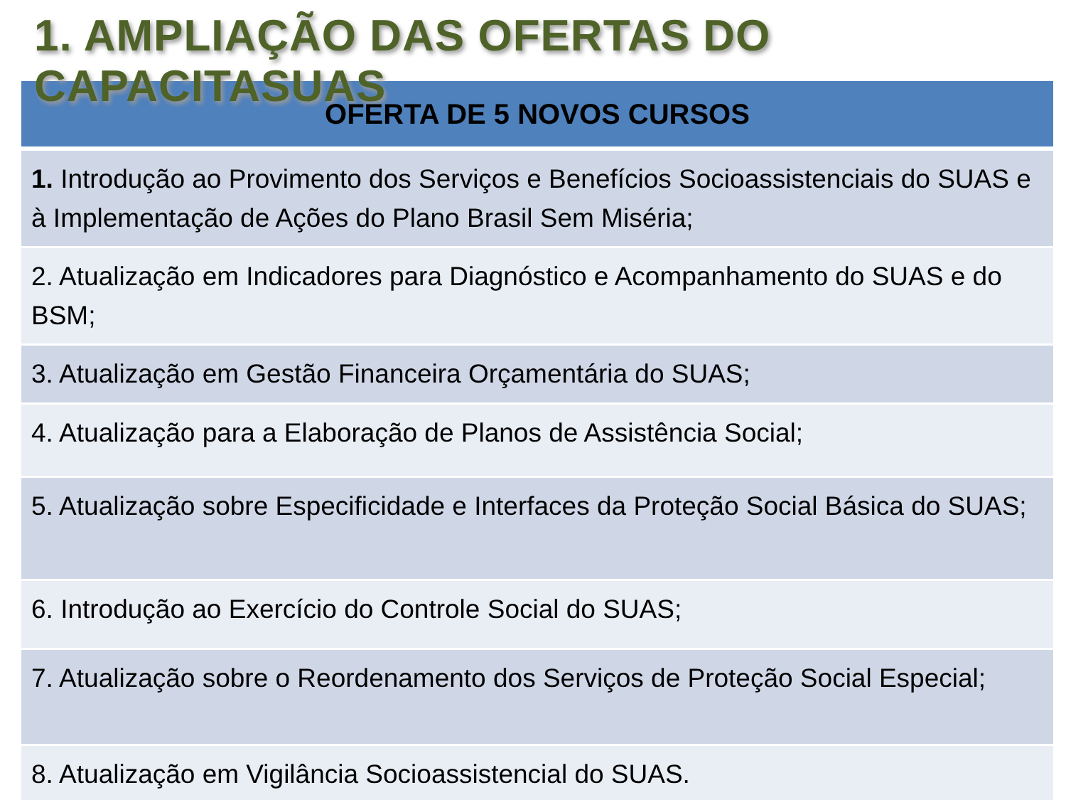1. AMPLIAÇÃO DAS OFERTAS DO CAPACITASUAS
| OFERTA DE 5 NOVOS CURSOS |
| --- |
| 1. Introdução ao Provimento dos Serviços e Benefícios Socioassistenciais do SUAS e à Implementação de Ações do Plano Brasil Sem Miséria; |
| 2. Atualização em Indicadores para Diagnóstico e Acompanhamento do SUAS e do BSM; |
| 3. Atualização em Gestão Financeira Orçamentária do SUAS; |
| 4. Atualização para a Elaboração de Planos de Assistência Social; |
| 5. Atualização sobre Especificidade e Interfaces da Proteção Social Básica do SUAS; |
| 6. Introdução ao Exercício do Controle Social do SUAS; |
| 7. Atualização sobre o Reordenamento dos Serviços de Proteção Social Especial; |
| 8. Atualização em Vigilância Socioassistencial do SUAS. |